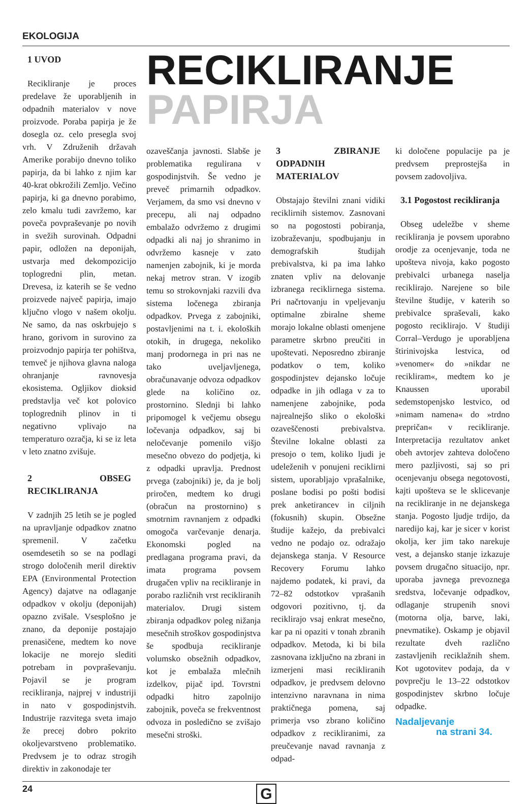EKOLOGIJA
1 UVOD
Recikliranje je proces predelave že uporabljenih in odpadnih materialov v nove proizvode. Poraba papirja je že dosegla oz. celo presegla svoj vrh. V Združenih državah Amerike porabijo dnevno toliko papirja, da bi lahko z njim kar 40-krat obkrožili Zemljo. Večino papirja, ki ga dnevno porabimo, zelo kmalu tudi zavržemo, kar poveča povpraševanje po novih in svežih surovinah. Odpadni papir, odložen na deponijah, ustvarja med dekompozicijo toplogredni plin, metan. Drevesa, iz katerih se še vedno proizvede največ papirja, imajo ključno vlogo v našem okolju. Ne samo, da nas oskrbujejo s hrano, gorivom in surovino za proizvodnjo papirja ter pohištva, temveč je njihova glavna naloga ohranjanje ravnovesja ekosistema. Ogljikov dioksid predstavlja več kot polovico toplogrednih plinov in ti negativno vplivajo na temperaturo ozračja, ki se iz leta v leto znatno zvišuje.
2 OBSEG RECIKLIRANJA
V zadnjih 25 letih se je pogled na upravljanje odpadkov znatno spremenil. V začetku osemdesetih so se na podlagi strogo določenih meril direktiv EPA (Environmental Protection Agency) dajatve na odlaganje odpadkov v okolju (deponijah) opazno zvišale. Vsesplošno je znano, da deponije postajajo prenasičene, medtem ko nove lokacije ne morejo slediti potrebam in povpraševanju. Pojavil se je program recikliranja, najprej v industriji in nato v gospodinjstvih. Industrije razvitega sveta imajo že precej dobro pokrito okoljevarstveno problematiko. Predvsem je to odraz strogih direktiv in zakonodaje ter
RECIKLIRANJE
PAPIRJA
ozaveščanja javnosti. Slabše je problematika regulirana v gospodinjstvih. Še vedno je preveč primarnih odpadkov. Verjamem, da smo vsi dnevno v precepu, ali naj odpadno embalažo odvržemo z drugimi odpadki ali naj jo shranimo in odvržemo kasneje v zato namenjen zabojnik, ki je morda nekaj metrov stran. V izogib temu so strokovnjaki razvili dva sistema ločenega zbiranja odpadkov. Prvega z zabojniki, postavljenimi na t. i. ekoloških otokih, in drugega, nekoliko manj prodornega in pri nas ne tako uveljavljenega, obračunavanje odvoza odpadkov glede na količino oz. prostornino. Slednji bi lahko pripomogel k večjemu obsegu ločevanja odpadkov, saj bi neločevanje pomenilo višjo mesečno obvezo do podjetja, ki z odpadki upravlja. Prednost prvega (zabojniki) je, da je bolj priročen, medtem ko drugi (obračun na prostornino) s smotrnim ravnanjem z odpadki omogoča varčevanje denarja. Ekonomski pogled na predlagana programa pravi, da imata programa povsem drugačen vpliv na recikliranje in porabo različnih vrst recikliranih materialov. Drugi sistem zbiranja odpadkov poleg nižanja mesečnih stroškov gospodinjstva še spodbuja recikliranje volumsko obsežnih odpadkov, kot je embalaža mlečnih izdelkov, pijač ipd. Tovrstni odpadki hitro zapolnijo zabojnik, poveča se frekventnost odvoza in posledično se zvišajo mesečni stroški.
3 ZBIRANJE ODPADNIH MATERIALOV
Obstajajo številni znani vidiki reciklirnih sistemov. Zasnovani so na pogostosti pobiranja, izobraževanju, spodbujanju in demografskih študijah prebivalstva, ki pa ima lahko znaten vpliv na delovanje izbranega reciklirnega sistema. Pri načrtovanju in vpeljevanju optimalne zbiralne sheme morajo lokalne oblasti omenjene parametre skrbno preučiti in upoštevati. Neposredno zbiranje podatkov o tem, koliko gospodinjstev dejansko ločuje odpadke in jih odlaga v za to namenjene zabojnike, poda najrealnejšo sliko o ekološki ozaveščenosti prebivalstva. Številne lokalne oblasti za presojo o tem, koliko ljudi je udeleženih v ponujeni reciklirni sistem, uporabljajo vprašalnike, poslane bodisi po pošti bodisi prek anketirancev in ciljnih (fokusnih) skupin. Obsežne študije kažejo, da prebivalci vedno ne podajo oz. odražajo dejanskega stanja. V Resource Recovery Forumu lahko najdemo podatek, ki pravi, da 72–82 odstotkov vprašanih odgovori pozitivno, tj. da reciklirajo vsaj enkrat mesečno, kar pa ni opaziti v tonah zbranih odpadkov. Metoda, ki bi bila zasnovana izključno na zbrani in izmerjeni masi recikliranih odpadkov, je predvsem delovno intenzivno naravnana in nima praktičnega pomena, saj primerja vso zbrano količino odpadkov z recikliranimi, za preučevanje navad ravnanja z odpad-
ki določene populacije pa je predvsem preprostejša in povsem zadovoljiva.
3.1 Pogostost recikliranja
Obseg udeležbe v sheme recikliranja je povsem uporabno orodje za ocenjevanje, toda ne upošteva nivoja, kako pogosto prebivalci urbanega naselja reciklirajo. Narejene so bile številne študije, v katerih so prebivalce spraševali, kako pogosto reciklirajo. V študiji Corral–Verdugo je uporabljena štirinivojska lestvica, od »venomer« do »nikdar ne recikliram«, medtem ko je Knaussen uporabil sedemstopenjsko lestvico, od »nimam namena« do »trdno prepričan« v recikliranje. Interpretacija rezultatov anket obeh avtorjev zahteva določeno mero pazljivosti, saj so pri ocenjevanju obsega negotovosti, kajti upošteva se le sklicevanje na recikliranje in ne dejanskega stanja. Pogosto ljudje trdijo, da naredijo kaj, kar je sicer v korist okolja, ker jim tako narekuje vest, a dejansko stanje izkazuje povsem drugačno situacijo, npr. uporaba javnega prevoznega sredstva, ločevanje odpadkov, odlaganje strupenih snovi (motorna olja, barve, laki, pnevmatike). Oskamp je objavil rezultate dveh različno zastavljenih reciklažnih shem. Kot ugotovitev podaja, da v povprečju le 13–22 odstotkov gospodinjstev skrbno ločuje odpadke.
Nadaljevanje
na strani 34.
24
G